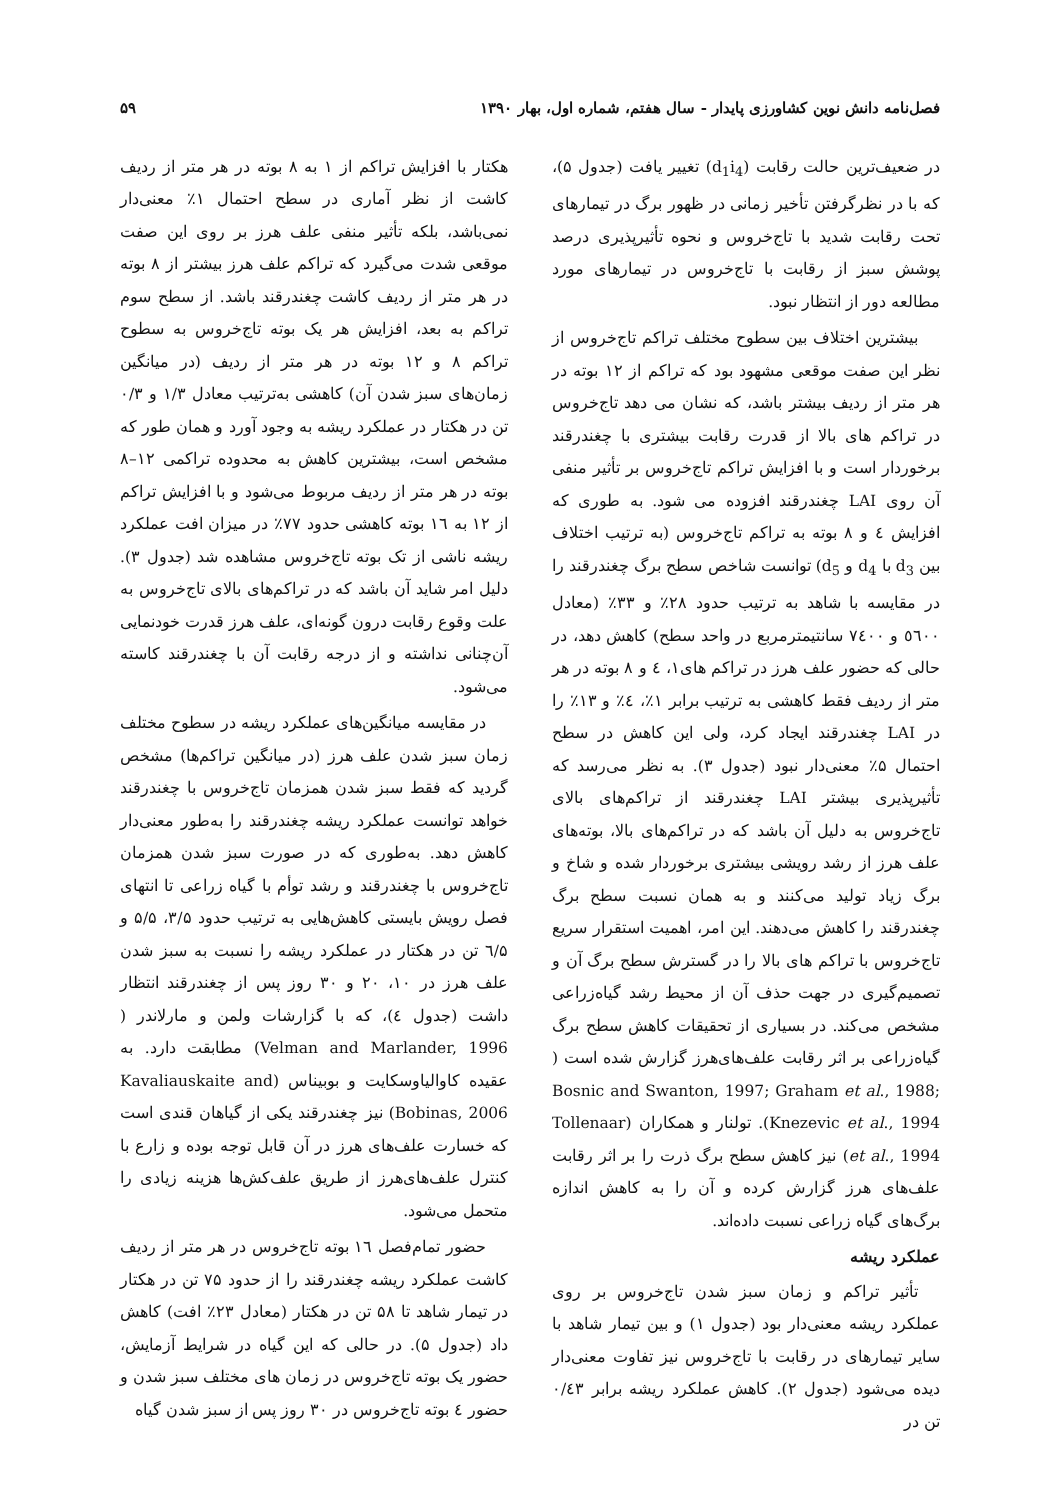فصل‌نامه دانش نوین کشاورزی پایدار - سال هفتم، شماره اول، بهار ۱۳۹۰ ۵۹
در ضعیف‌ترین حالت رقابت (d<sub>1</sub>i<sub>4</sub>) تغییر یافت (جدول ۵)، که با در نظرگرفتن تأخیر زمانی در ظهور برگ در تیمارهای تحت رقابت شدید با تاج‌خروس و نحوه تأثیرپذیری درصد پوشش سبز از رقابت با تاج‌خروس در تیمارهای مورد مطالعه دور از انتظار نبود.
بیشترین اختلاف بین سطوح مختلف تراکم تاج‌خروس از نظر این صفت موقعی مشهود بود که تراکم از ۱۲ بوته در هر متر از ردیف بیشتر باشد، که نشان می دهد تاج‌خروس در تراکم های بالا از قدرت رقابت بیشتری با چغندرقند برخوردار است و با افزایش تراکم تاج‌خروس بر تأثیر منفی آن روی LAI چغندرقند افزوده می شود. به طوری که افزایش ٤ و ٨ بوته به تراکم تاج‌خروس (به ترتیب اختلاف بین d<sub>3</sub> با d<sub>4</sub> و d<sub>5</sub>) توانست شاخص سطح برگ چغندرقند را در مقایسه با شاهد به ترتیب حدود ۲۸٪ و ۳۳٪ (معادل ٥٦٠٠ و ٧٤٠٠ سانتیمترمربع در واحد سطح) کاهش دهد، در حالی که حضور علف هرز در تراکم های۱، ٤ و ۸ بوته در هر متر از ردیف فقط کاهشی به ترتیب برابر ۱٪، ٤٪ و ۱۳٪ را در LAI چغندرقند ایجاد کرد، ولی این کاهش در سطح احتمال ۵٪ معنی‌دار نبود (جدول ۳). به نظر می‌رسد که تأثیرپذیری بیشتر LAI چغندرقند از تراکم‌های بالای تاج‌خروس به دلیل آن باشد که در تراکم‌های بالا، بوته‌های علف هرز از رشد رویشی بیشتری برخوردار شده و شاخ و برگ زیاد تولید می‌کنند و به همان نسبت سطح برگ چغندرقند را کاهش می‌دهند. این امر، اهمیت استقرار سریع تاج‌خروس با تراکم های بالا را در گسترش سطح برگ آن و تصمیم‌گیری در جهت حذف آن از محیط رشد گیاه‌زراعی مشخص می‌کند. در بسیاری از تحقیقات کاهش سطح برگ گیاه‌زراعی بر اثر رقابت علف‌های‌هرز گزارش شده است ( Bosnic and Swanton, 1997; Graham et al., 1988; Knezevic et al., 1994). تولنار و همکاران (Tollenaar et al., 1994) نیز کاهش سطح برگ ذرت را بر اثر رقابت علف‌های هرز گزارش کرده و آن را به کاهش اندازه برگ‌های گیاه زراعی نسبت داده‌اند.
عملکرد ریشه
تأثیر تراکم و زمان سبز شدن تاج‌خروس بر روی عملکرد ریشه معنی‌دار بود (جدول ۱) و بین تیمار شاهد با سایر تیمارهای در رقابت با تاج‌خروس نیز تفاوت معنی‌دار دیده می‌شود (جدول ۲). کاهش عملکرد ریشه برابر ۰/٤٣ تن در
هکتار با افزایش تراکم از ۱ به ۸ بوته در هر متر از ردیف کاشت از نظر آماری در سطح احتمال ۱٪ معنی‌دار نمی‌باشد، بلکه تأثیر منفی علف هرز بر روی این صفت موقعی شدت می‌گیرد که تراکم علف هرز بیشتر از ۸ بوته در هر متر از ردیف کاشت چغندرقند باشد. از سطح سوم تراکم به بعد، افزایش هر یک بوته تاج‌خروس به سطوح تراکم ۸ و ۱۲ بوته در هر متر از ردیف (در میانگین زمان‌های سبز شدن آن) کاهشی به‌ترتیب معادل ۱/۳ و ۰/۳ تن در هکتار در عملکرد ریشه به وجود آورد و همان طور که مشخص است، بیشترین کاهش به محدوده تراکمی ۱۲–۸ بوته در هر متر از ردیف مربوط می‌شود و با افزایش تراکم از ۱۲ به ١٦ بوته کاهشی حدود ۷۷٪ در میزان افت عملکرد ریشه ناشی از تک بوته تاج‌خروس مشاهده شد (جدول ۳). دلیل امر شاید آن باشد که در تراکم‌های بالای تاج‌خروس به علت وقوع رقابت درون گونه‌ای، علف هرز قدرت خودنمایی آن‌چنانی نداشته و از درجه رقابت آن با چغندرقند کاسته می‌شود.
در مقایسه میانگین‌های عملکرد ریشه در سطوح مختلف زمان سبز شدن علف هرز (در میانگین تراکم‌ها) مشخص گردید که فقط سبز شدن همزمان تاج‌خروس با چغندرقند خواهد توانست عملکرد ریشه چغندرقند را به‌طور معنی‌دار کاهش دهد. به‌طوری که در صورت سبز شدن همزمان تاج‌خروس با چغندرقند و رشد توأم با گیاه زراعی تا انتهای فصل رویش بایستی کاهش‌هایی به ترتیب حدود ۳/۵، ۵/۵ و ٦/۵ تن در هکتار در عملکرد ریشه را نسبت به سبز شدن علف هرز در ۱۰، ۲۰ و ۳۰ روز پس از چغندرقند انتظار داشت (جدول ٤)، که با گزارشات ولمن و مارلاندر ( Velman and Marlander, 1996) مطابقت دارد. به عقیده کاوالیاوسکایت و بوبیناس (Kavaliauskaite and Bobinas, 2006) نیز چغندرقند یکی از گیاهان قندی است که خسارت علف‌های هرز در آن قابل توجه بوده و زارع با کنترل علف‌های‌هرز از طریق علف‌کش‌ها هزینه زیادی را متحمل می‌شود.
حضور تمام‌فصل ١٦ بوته تاج‌خروس در هر متر از ردیف کاشت عملکرد ریشه چغندرقند را از حدود ۷۵ تن در هکتار در تیمار شاهد تا ۵۸ تن در هکتار (معادل ۲۳٪ افت) کاهش داد (جدول ۵). در حالی که این گیاه در شرایط آزمایش، حضور یک بوته تاج‌خروس در زمان های مختلف سبز شدن و حضور ٤ بوته تاج‌خروس در ۳۰ روز پس از سبز شدن گیاه